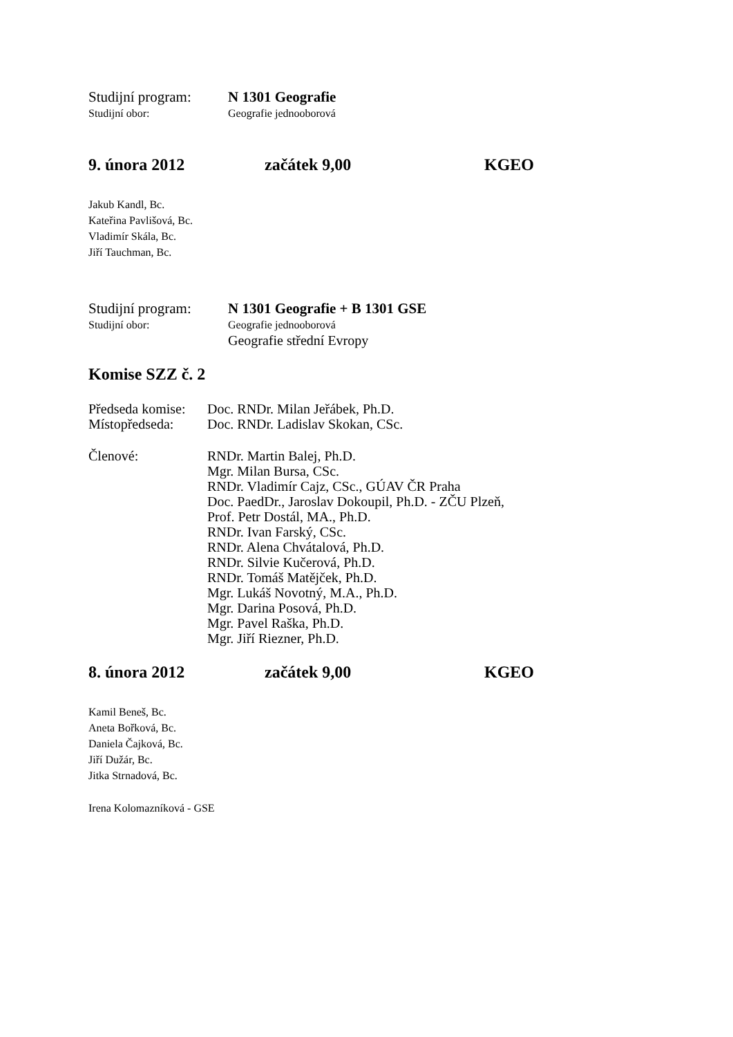Studijní program: N 1301 Geografie
Studijní obor: Geografie jednooborová
9. února 2012 začátek 9,00 KGEO
Jakub Kandl, Bc.
Kateřina Pavlišová, Bc.
Vladimír Skála, Bc.
Jiří Tauchman, Bc.
Studijní program: N 1301 Geografie + B 1301 GSE
Studijní obor: Geografie jednooborová
Geografie střední Evropy
Komise SZZ č. 2
Předseda komise: Doc. RNDr. Milan Jeřábek, Ph.D.
Místopředseda: Doc. RNDr. Ladislav Skokan, CSc.
Členové: RNDr. Martin Balej, Ph.D.
Mgr. Milan Bursa, CSc.
RNDr. Vladimír Cajz, CSc., GÚAV ČR Praha
Doc. PaedDr., Jaroslav Dokoupil, Ph.D. - ZČU Plzeň,
Prof. Petr Dostál, MA., Ph.D.
RNDr. Ivan Farský, CSc.
RNDr. Alena Chvátalová, Ph.D.
RNDr. Silvie Kučerová, Ph.D.
RNDr. Tomáš Matějček, Ph.D.
Mgr. Lukáš Novotný, M.A., Ph.D.
Mgr. Darina Posová, Ph.D.
Mgr. Pavel Raška, Ph.D.
Mgr. Jiří Riezner, Ph.D.
8. února 2012 začátek 9,00 KGEO
Kamil Beneš, Bc.
Aneta Bořková, Bc.
Daniela Čajková, Bc.
Jiří Dužár, Bc.
Jitka Strnadová, Bc.
Irena Kolomazníková - GSE